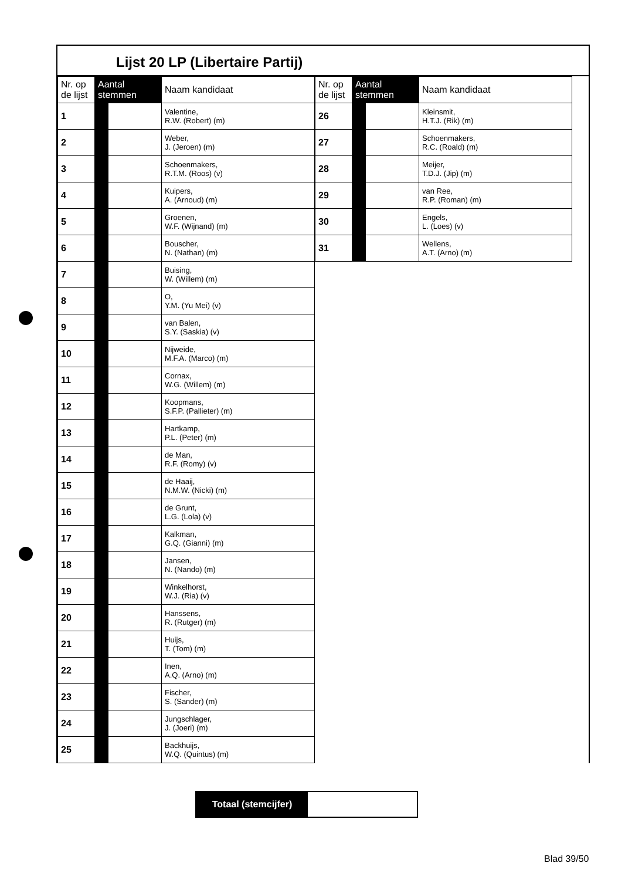Lijst 20 LP (Libertaire Partij)
| Nr. op de lijst | Aantal stemmen | | Naam kandidaat |
| --- | --- | --- | --- |
| 1 | | | Valentine, R.W. (Robert) (m) |
| 2 | | | Weber, J. (Jeroen) (m) |
| 3 | | | Schoenmakers, R.T.M. (Roos) (v) |
| 4 | | | Kuipers, A. (Arnoud) (m) |
| 5 | | | Groenen, W.F. (Wijnand) (m) |
| 6 | | | Bouscher, N. (Nathan) (m) |
| 7 | | | Buising, W. (Willem) (m) |
| 8 | | | O, Y.M. (Yu Mei) (v) |
| 9 | | | van Balen, S.Y. (Saskia) (v) |
| 10 | | | Nijweide, M.F.A. (Marco) (m) |
| 11 | | | Cornax, W.G. (Willem) (m) |
| 12 | | | Koopmans, S.F.P. (Pallieter) (m) |
| 13 | | | Hartkamp, P.L. (Peter) (m) |
| 14 | | | de Man, R.F. (Romy) (v) |
| 15 | | | de Haaij, N.M.W. (Nicki) (m) |
| 16 | | | de Grunt, L.G. (Lola) (v) |
| 17 | | | Kalkman, G.Q. (Gianni) (m) |
| 18 | | | Jansen, N. (Nando) (m) |
| 19 | | | Winkelhorst, W.J. (Ria) (v) |
| 20 | | | Hanssens, R. (Rutger) (m) |
| 21 | | | Huijs, T. (Tom) (m) |
| 22 | | | Inen, A.Q. (Arno) (m) |
| 23 | | | Fischer, S. (Sander) (m) |
| 24 | | | Jungschlager, J. (Joeri) (m) |
| 25 | | | Backhuijs, W.Q. (Quintus) (m) |
| Nr. op de lijst | Aantal stemmen | | Naam kandidaat |
| --- | --- | --- | --- |
| 26 | | | Kleinsmit, H.T.J. (Rik) (m) |
| 27 | | | Schoenmakers, R.C. (Roald) (m) |
| 28 | | | Meijer, T.D.J. (Jip) (m) |
| 29 | | | van Ree, R.P. (Roman) (m) |
| 30 | | | Engels, L. (Loes) (v) |
| 31 | | | Wellens, A.T. (Arno) (m) |
Totaal (stemcijfer)
Blad 39/50